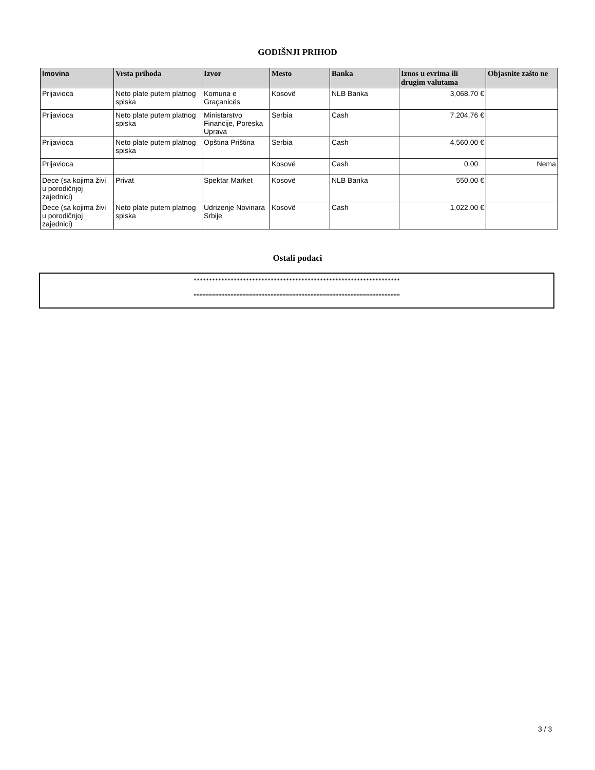GODIŠNJI PRIHOD
| Imovina | Vrsta prihoda | Izvor | Mesto | Banka | Iznos u evrima ili drugim valutama | Objasnite zašto ne |
| --- | --- | --- | --- | --- | --- | --- |
| Prijavioca | Neto plate putem platnog spiska | Komuna e Graçanicës | Kosovë | NLB Banka | 3,068.70 € | |
| Prijavioca | Neto plate putem platnog spiska | Ministarstvo Financije, Poreska Uprava | Serbia | Cash | 7,204.76 € | |
| Prijavioca | Neto plate putem platnog spiska | Opština Priština | Serbia | Cash | 4,560.00 € | |
| Prijavioca | | | Kosovë | Cash | 0.00 | Nema |
| Dece (sa kojima živi u porodičnjoj zajednici) | Privat | Spektar Market | Kosovë | NLB Banka | 550.00 € | |
| Dece (sa kojima živi u porodičnjoj zajednici) | Neto plate putem platnog spiska | Udrizenje Novinara Srbije | Kosovë | Cash | 1,022.00 € | |
Ostali podaci
*******************************************************************
*******************************************************************
3 / 3